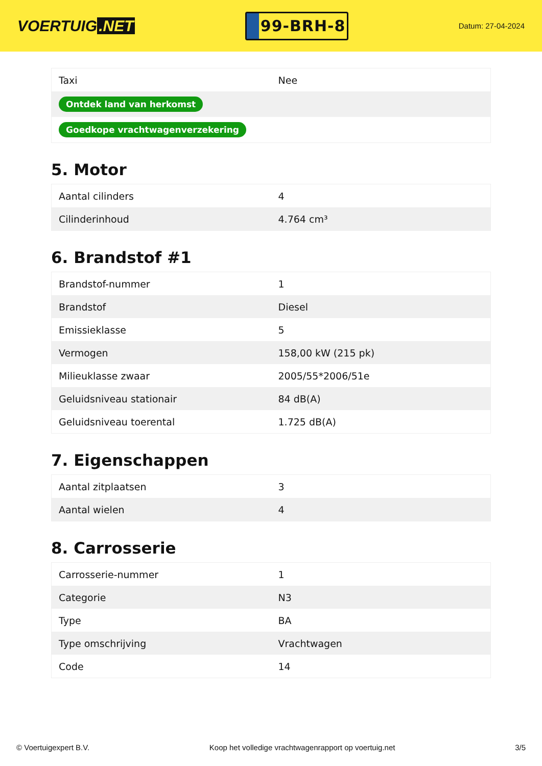VOERTUIG.NET
99-BRH-8
Datum: 27-04-2024
| Taxi | Nee |
| Ontdek land van herkomst | |
| Goedkope vrachtwagenverzekering | |
5. Motor
| Aantal cilinders | 4 |
| Cilinderinhoud | 4.764 cm³ |
6. Brandstof #1
| Brandstof-nummer | 1 |
| Brandstof | Diesel |
| Emissieklasse | 5 |
| Vermogen | 158,00 kW (215 pk) |
| Milieuklasse zwaar | 2005/55*2006/51e |
| Geluidsniveau stationair | 84 dB(A) |
| Geluidsniveau toerental | 1.725 dB(A) |
7. Eigenschappen
| Aantal zitplaatsen | 3 |
| Aantal wielen | 4 |
8. Carrosserie
| Carrosserie-nummer | 1 |
| Categorie | N3 |
| Type | BA |
| Type omschrijving | Vrachtwagen |
| Code | 14 |
© Voertuigexpert B.V. Koop het volledige vrachtwagenrapport op voertuig.net 3/5